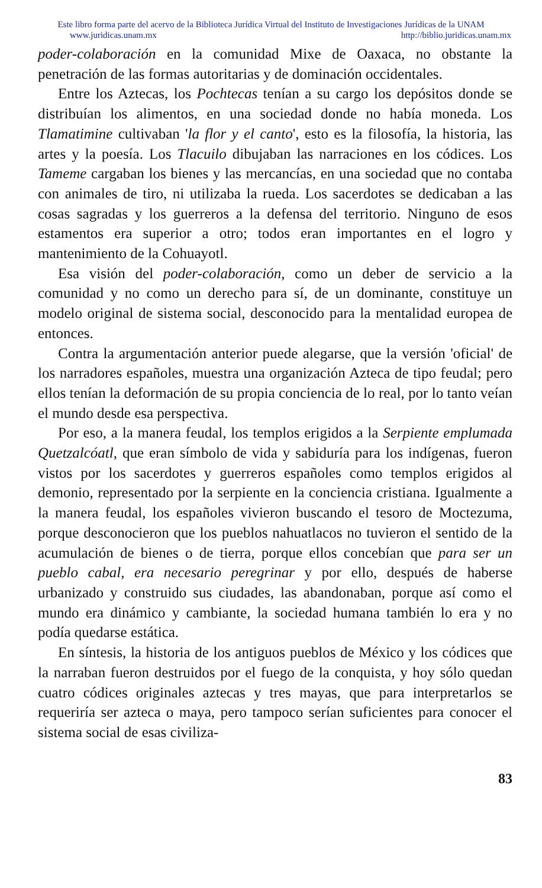Este libro forma parte del acervo de la Biblioteca Jurídica Virtual del Instituto de Investigaciones Jurídicas de la UNAM
www.juridicas.unam.mx http://biblio.juridicas.unam.mx
poder-colaboración en la comunidad Mixe de Oaxaca, no obstante la penetración de las formas autoritarias y de dominación occidentales.
Entre los Aztecas, los Pochtecas tenían a su cargo los depósitos donde se distribuían los alimentos, en una sociedad donde no había moneda. Los Tlamatimine cultivaban 'la flor y el canto', esto es la filosofía, la historia, las artes y la poesía. Los Tlacuilo dibujaban las narraciones en los códices. Los Tameme cargaban los bienes y las mercancías, en una sociedad que no contaba con animales de tiro, ni utilizaba la rueda. Los sacerdotes se dedicaban a las cosas sagradas y los guerreros a la defensa del territorio. Ninguno de esos estamentos era superior a otro; todos eran importantes en el logro y mantenimiento de la Cohuayotl.
Esa visión del poder-colaboración, como un deber de servicio a la comunidad y no como un derecho para sí, de un dominante, constituye un modelo original de sistema social, desconocido para la mentalidad europea de entonces.
Contra la argumentación anterior puede alegarse, que la versión 'oficial' de los narradores españoles, muestra una organización Azteca de tipo feudal; pero ellos tenían la deformación de su propia conciencia de lo real, por lo tanto veían el mundo desde esa perspectiva.
Por eso, a la manera feudal, los templos erigidos a la Serpiente emplumada Quetzalcóatl, que eran símbolo de vida y sabiduría para los indígenas, fueron vistos por los sacerdotes y guerreros españoles como templos erigidos al demonio, representado por la serpiente en la conciencia cristiana. Igualmente a la manera feudal, los españoles vivieron buscando el tesoro de Moctezuma, porque desconocieron que los pueblos nahuatlacos no tuvieron el sentido de la acumulación de bienes o de tierra, porque ellos concebían que para ser un pueblo cabal, era necesario peregrinar y por ello, después de haberse urbanizado y construido sus ciudades, las abandonaban, porque así como el mundo era dinámico y cambiante, la sociedad humana también lo era y no podía quedarse estática.
En síntesis, la historia de los antiguos pueblos de México y los códices que la narraban fueron destruidos por el fuego de la conquista, y hoy sólo quedan cuatro códices originales aztecas y tres mayas, que para interpretarlos se requeriría ser azteca o maya, pero tampoco serían suficientes para conocer el sistema social de esas civiliza-
83